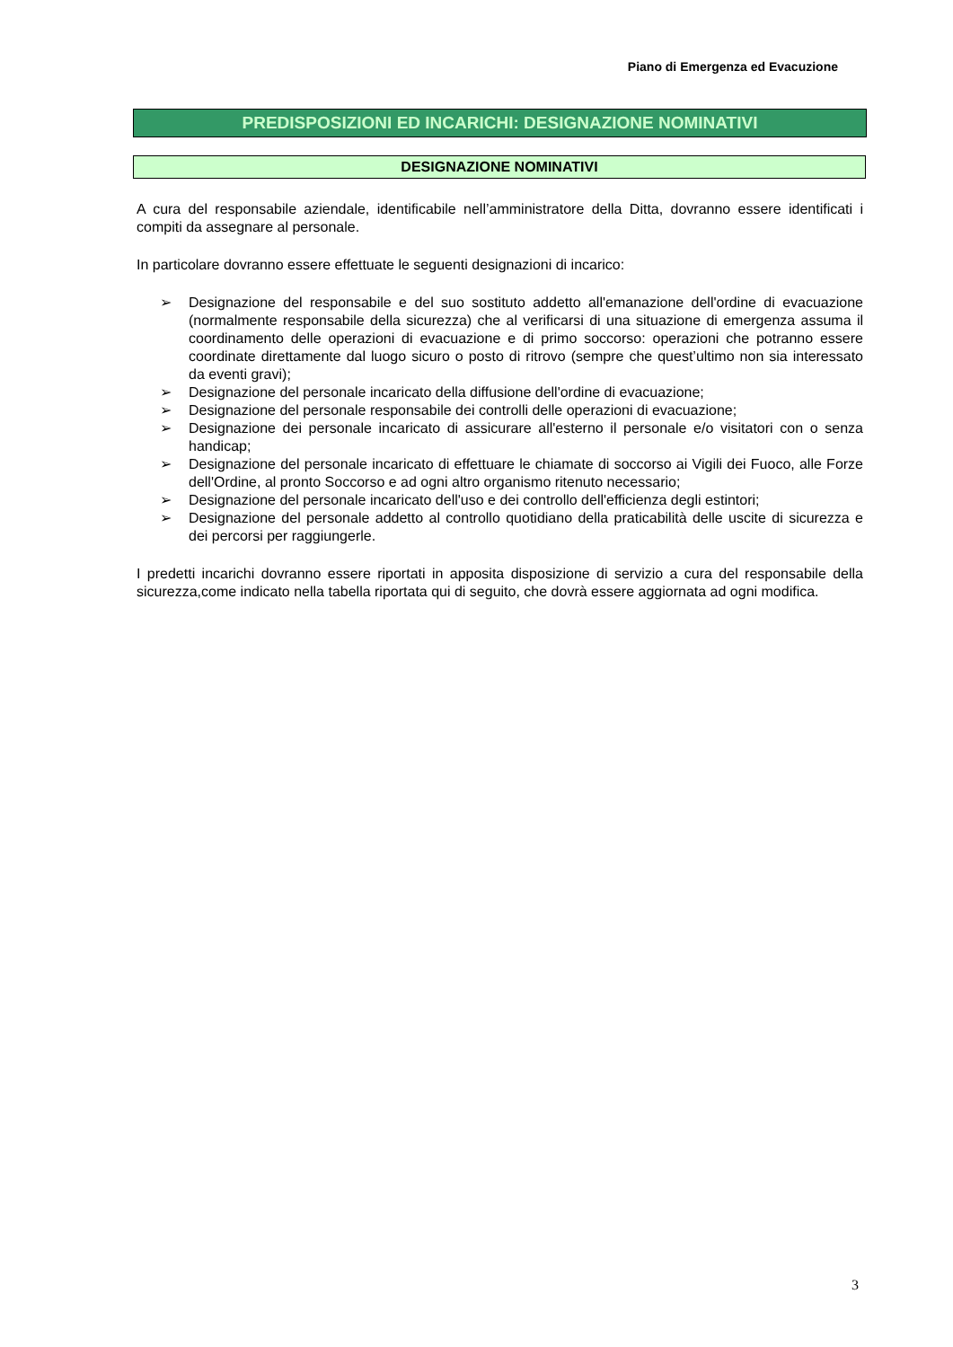Piano di Emergenza ed Evacuzione
PREDISPOSIZIONI ED INCARICHI: DESIGNAZIONE NOMINATIVI
DESIGNAZIONE NOMINATIVI
A cura del responsabile aziendale, identificabile nell’amministratore della Ditta, dovranno essere identificati i compiti da assegnare al personale.
In particolare dovranno essere effettuate le seguenti designazioni di incarico:
➢ Designazione del responsabile e del suo sostituto addetto all'emanazione dell'ordine di evacuazione (normalmente responsabile della sicurezza) che al verificarsi di una situazione di emergenza assuma il coordinamento delle operazioni di evacuazione e di primo soccorso: operazioni che potranno essere coordinate direttamente dal luogo sicuro o posto di ritrovo (sempre che quest’ultimo non sia interessato da eventi gravi);
➢ Designazione del personale incaricato della diffusione dell'ordine di evacuazione;
➢ Designazione del personale responsabile dei controlli delle operazioni di evacuazione;
➢ Designazione dei personale incaricato di assicurare all'esterno il personale e/o visitatori con o senza handicap;
➢ Designazione del personale incaricato di effettuare le chiamate di soccorso ai Vigili dei Fuoco, alle Forze dell'Ordine, al pronto Soccorso e ad ogni altro organismo ritenuto necessario;
➢ Designazione del personale incaricato dell'uso e dei controllo dell'efficienza degli estintori;
➢ Designazione del personale addetto al controllo quotidiano della praticabilità delle uscite di sicurezza e dei percorsi per raggiungerle.
I predetti incarichi dovranno essere riportati in apposita disposizione di servizio a cura del responsabile della sicurezza,come indicato nella tabella riportata qui di seguito, che dovrà essere aggiornata ad ogni modifica.
3